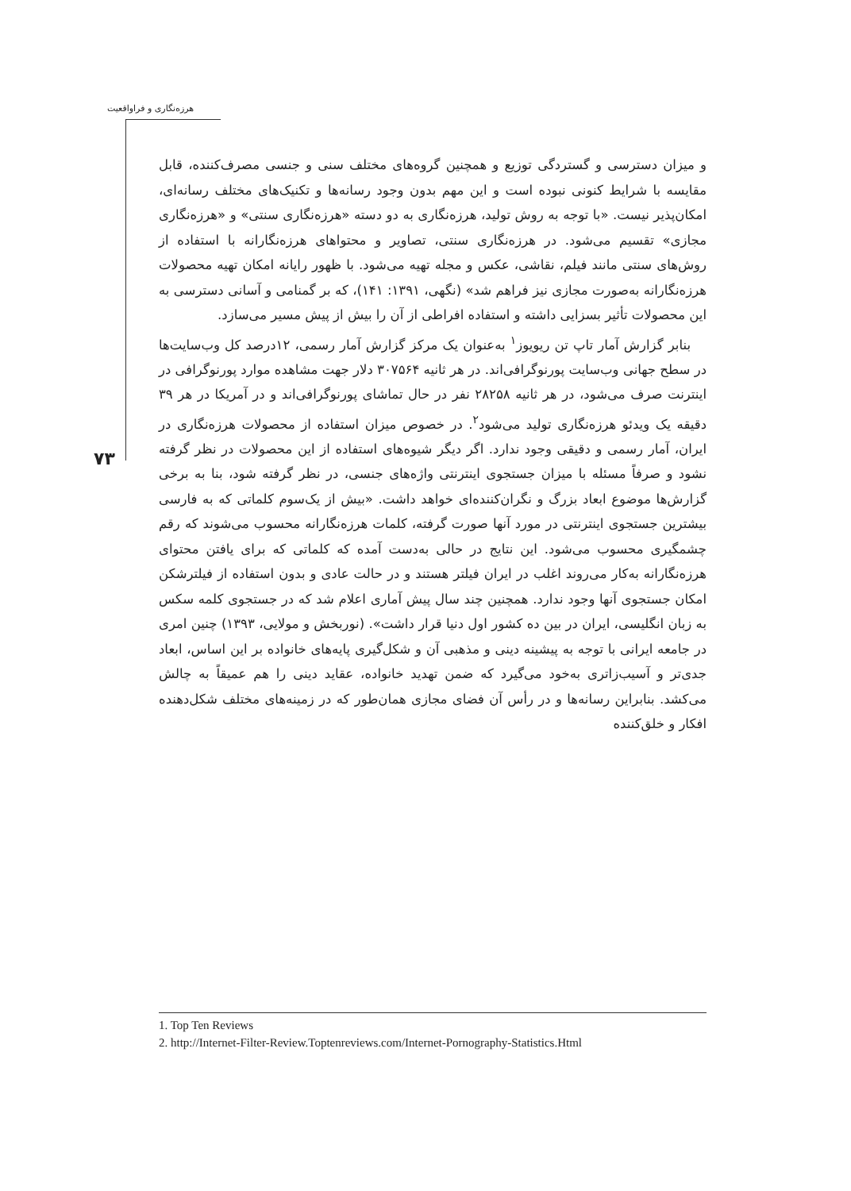هرزه‌نگاری و فراواقعیت
۷۳
و میزان دسترسی و گستردگی توزیع و همچنین گروه‌های مختلف سنی و جنسی مصرف‌کننده، قابل مقایسه با شرایط کنونی نبوده است و این مهم بدون وجود رسانه‌ها و تکنیک‌های مختلف رسانه‌ای، امکان‌پذیر نیست. «با توجه به روش تولید، هرزه‌نگاری به دو دسته «هرزه‌نگاری سنتی» و «هرزه‌نگاری مجازی» تقسیم می‌شود. در هرزه‌نگاری سنتی، تصاویر و محتواهای هرزه‌نگارانه با استفاده از روش‌های سنتی مانند فیلم، نقاشی، عکس و مجله تهیه می‌شود. با ظهور رایانه امکان تهیه محصولات هرزه‌نگارانه به‌صورت مجازی نیز فراهم شد» (نگهی، ۱۳۹۱: ۱۴۱)، که بر گمنامی و آسانی دسترسی به این محصولات تأثیر بسزایی داشته و استفاده افراطی از آن را بیش از پیش مسیر می‌سازد.
بنابر گزارش آمار تاپ تن ریویوز<sup>۱</sup> به‌عنوان یک مرکز گزارش آمار رسمی، ۱۲درصد کل وب‌سایت‌ها در سطح جهانی وب‌سایت پورنوگرافی‌اند. در هر ثانیه ۳۰۷۵۶۴ دلار جهت مشاهده موارد پورنوگرافی در اینترنت صرف می‌شود، در هر ثانیه ۲۸۲۵۸ نفر در حال تماشای پورنوگرافی‌اند و در آمریکا در هر ۳۹ دقیقه یک ویدئو هرزه‌نگاری تولید می‌شود<sup>۲</sup>. در خصوص میزان استفاده از محصولات هرزه‌نگاری در ایران، آمار رسمی و دقیقی وجود ندارد. اگر دیگر شیوه‌های استفاده از این محصولات در نظر گرفته نشود و صرفاً مسئله با میزان جستجوی اینترنتی واژه‌های جنسی، در نظر گرفته شود، بنا به برخی گزارش‌ها موضوع ابعاد بزرگ و نگران‌کننده‌ای خواهد داشت. «بیش از یک‌سوم کلماتی که به فارسی بیشترین جستجوی اینترنتی در مورد آنها صورت گرفته، کلمات هرزه‌نگارانه محسوب می‌شوند که رقم چشمگیری محسوب می‌شود. این نتایج در حالی به‌دست آمده که کلماتی که برای یافتن محتوای هرزه‌نگارانه به‌کار می‌روند اغلب در ایران فیلتر هستند و در حالت عادی و بدون استفاده از فیلترشکن امکان جستجوی آنها وجود ندارد. همچنین چند سال پیش آماری اعلام شد که در جستجوی کلمه سکس به زبان انگلیسی، ایران در بین ده کشور اول دنیا قرار داشت». (نوربخش و مولایی، ۱۳۹۳) چنین امری در جامعه ایرانی با توجه به پیشینه دینی و مذهبی آن و شکل‌گیری پایه‌های خانواده بر این اساس، ابعاد جدی‌تر و آسیب‌زاتری به‌خود می‌گیرد که ضمن تهدید خانواده، عقاید دینی را هم عمیقاً به چالش می‌کشد. بنابراین رسانه‌ها و در رأس آن فضای مجازی همان‌طور که در زمینه‌های مختلف شکل‌دهنده افکار و خلق‌کننده
1. Top Ten Reviews
2. http://Internet-Filter-Review.Toptenreviews.com/Internet-Pornography-Statistics.Html